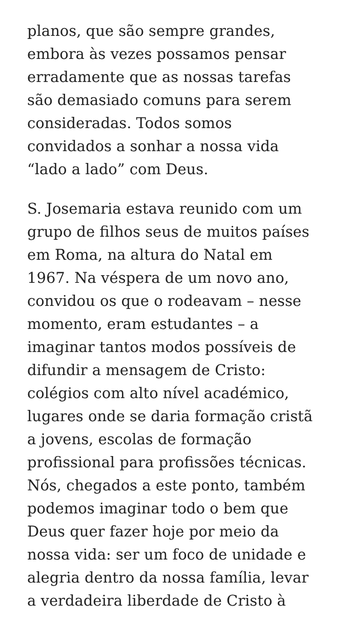planos, que são sempre grandes,
embora às vezes possamos pensar
erradamente que as nossas tarefas
são demasiado comuns para serem
consideradas. Todos somos
convidados a sonhar a nossa vida
“lado a lado” com Deus.
S. Josemaria estava reunido com um
grupo de filhos seus de muitos países
em Roma, na altura do Natal em
1967. Na véspera de um novo ano,
convidou os que o rodeavam – nesse
momento, eram estudantes – a
imaginar tantos modos possíveis de
difundir a mensagem de Cristo:
colégios com alto nível académico,
lugares onde se daria formação cristã
a jovens, escolas de formação
profissional para profissões técnicas.
Nós, chegados a este ponto, também
podemos imaginar todo o bem que
Deus quer fazer hoje por meio da
nossa vida: ser um foco de unidade e
alegria dentro da nossa família, levar
a verdadeira liberdade de Cristo à